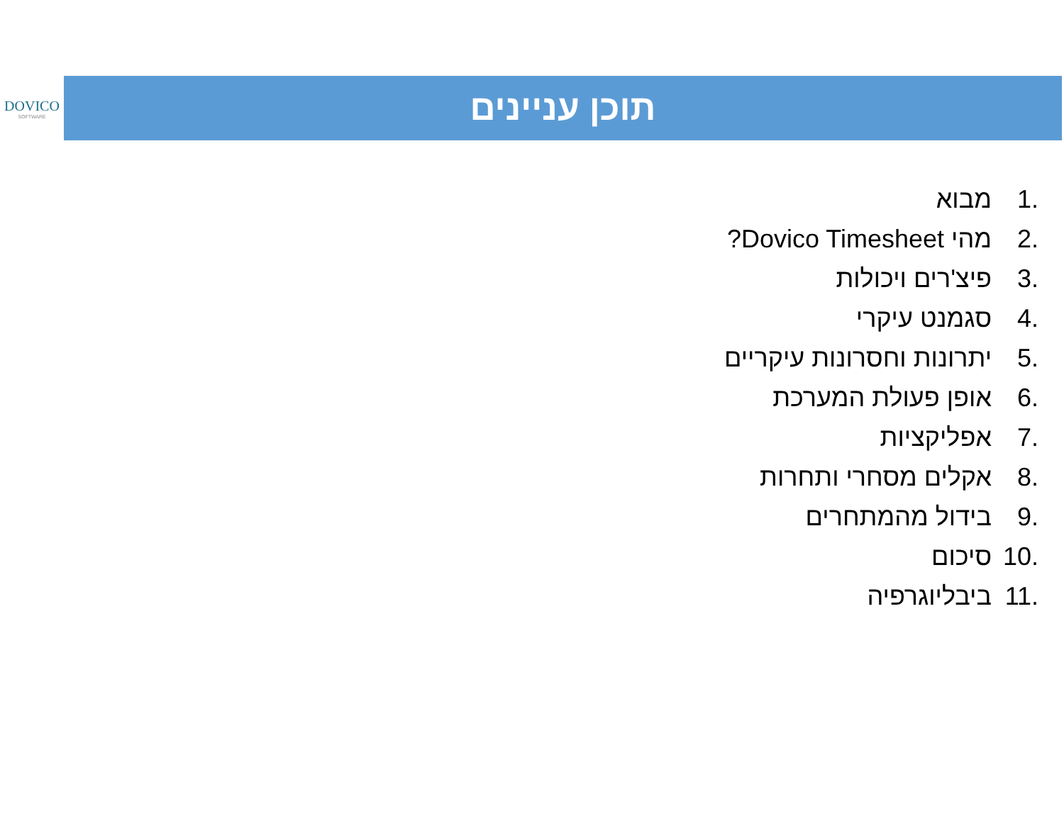DOVICO
SOFTWARE
תוכן עניינים
1. מבוא
2. מהי Dovico Timesheet?
3. פיצ'רים ויכולות
4. סגמנט עיקרי
5. יתרונות וחסרונות עיקריים
6. אופן פעולת המערכת
7. אפליקציות
8. אקלים מסחרי ותחרות
9. בידול מהמתחרים
10. סיכום
11. ביבליוגרפיה